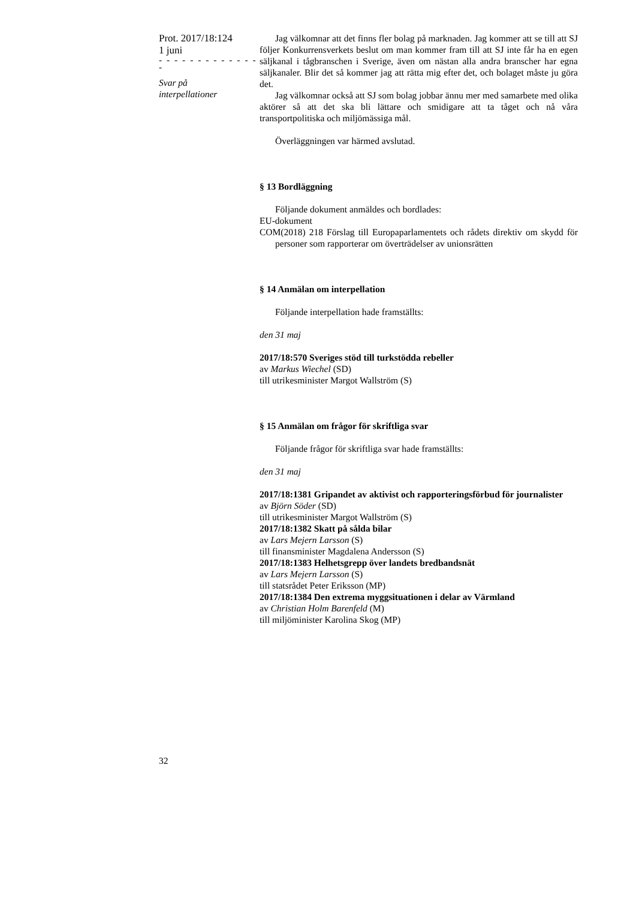Prot. 2017/18:124
1 juni
- - - - - - - - - - - - - -
Svar på
interpellationer
Jag välkomnar att det finns fler bolag på marknaden. Jag kommer att se till att SJ följer Konkurrensverkets beslut om man kommer fram till att SJ inte får ha en egen säljkanal i tågbranschen i Sverige, även om nästan alla andra branscher har egna säljkanaler. Blir det så kommer jag att rätta mig efter det, och bolaget måste ju göra det.
Jag välkomnar också att SJ som bolag jobbar ännu mer med samarbete med olika aktörer så att det ska bli lättare och smidigare att ta tåget och nå våra transportpolitiska och miljömässiga mål.
Överläggningen var härmed avslutad.
§ 13 Bordläggning
Följande dokument anmäldes och bordlades:
EU-dokument
COM(2018) 218 Förslag till Europaparlamentets och rådets direktiv om skydd för personer som rapporterar om överträdelser av unionsrätten
§ 14 Anmälan om interpellation
Följande interpellation hade framställts:
den 31 maj
2017/18:570 Sveriges stöd till turkstödda rebeller
av Markus Wiechel (SD)
till utrikesminister Margot Wallström (S)
§ 15 Anmälan om frågor för skriftliga svar
Följande frågor för skriftliga svar hade framställts:
den 31 maj
2017/18:1381 Gripandet av aktivist och rapporteringsförbud för journalister
av Björn Söder (SD)
till utrikesminister Margot Wallström (S)
2017/18:1382 Skatt på sålda bilar
av Lars Mejern Larsson (S)
till finansminister Magdalena Andersson (S)
2017/18:1383 Helhetsgrepp över landets bredbandsnät
av Lars Mejern Larsson (S)
till statsrådet Peter Eriksson (MP)
2017/18:1384 Den extrema myggsituationen i delar av Värmland
av Christian Holm Barenfeld (M)
till miljöminister Karolina Skog (MP)
32